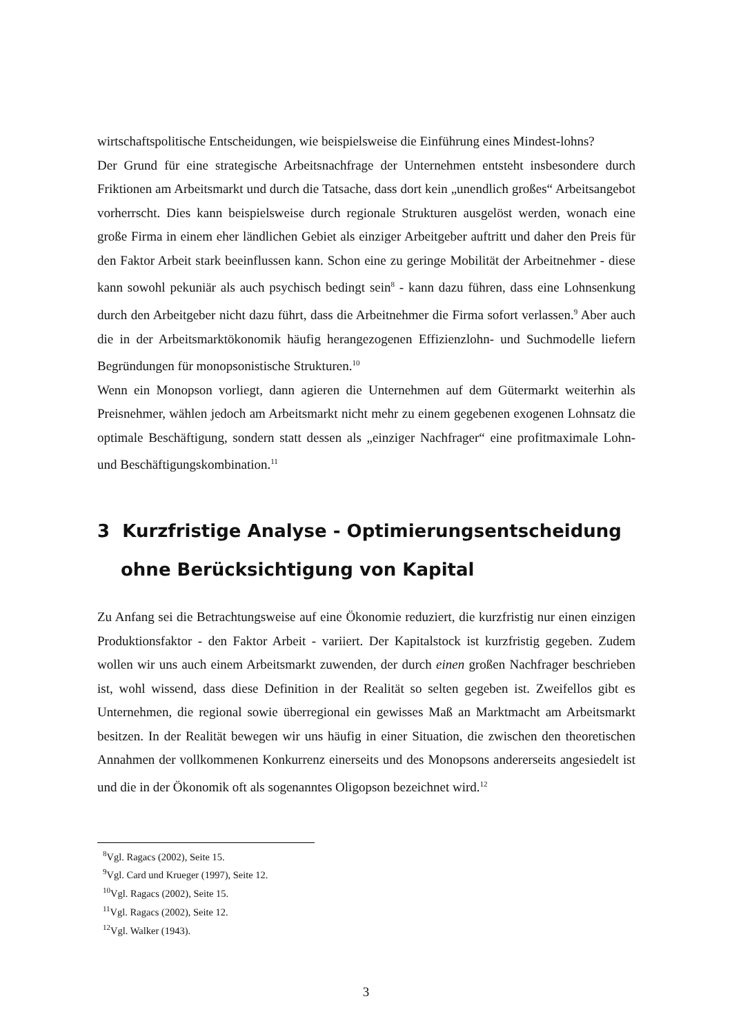wirtschaftspolitische Entscheidungen, wie beispielsweise die Einführung eines Mindest-lohns?
Der Grund für eine strategische Arbeitsnachfrage der Unternehmen entsteht insbesondere durch Friktionen am Arbeitsmarkt und durch die Tatsache, dass dort kein „unendlich großes“ Arbeitsangebot vorherrscht. Dies kann beispielsweise durch regionale Strukturen ausgelöst werden, wonach eine große Firma in einem eher ländlichen Gebiet als einziger Arbeitgeber auftritt und daher den Preis für den Faktor Arbeit stark beeinflussen kann. Schon eine zu geringe Mobilität der Arbeitnehmer - diese kann sowohl pekuniär als auch psychisch bedingt sein<sup>8</sup> - kann dazu führen, dass eine Lohnsenkung durch den Arbeitgeber nicht dazu führt, dass die Arbeitnehmer die Firma sofort verlassen.<sup>9</sup> Aber auch die in der Arbeitsmarktökonomik häufig herangezogenen Effizienzlohn- und Suchmodelle liefern Begründungen für monopsonistische Strukturen.<sup>10</sup>
Wenn ein Monopson vorliegt, dann agieren die Unternehmen auf dem Gütermarkt weiterhin als Preisnehmer, wählen jedoch am Arbeitsmarkt nicht mehr zu einem gegebenen exogenen Lohnsatz die optimale Beschäftigung, sondern statt dessen als „einziger Nachfrager“ eine profitmaximale Lohn- und Beschäftigungskombination.<sup>11</sup>
3 Kurzfristige Analyse - Optimierungsentscheidung ohne Berücksichtigung von Kapital
Zu Anfang sei die Betrachtungsweise auf eine Ökonomie reduziert, die kurzfristig nur einen einzigen Produktionsfaktor - den Faktor Arbeit - variiert. Der Kapitalstock ist kurzfristig gegeben. Zudem wollen wir uns auch einem Arbeitsmarkt zuwenden, der durch einen großen Nachfrager beschrieben ist, wohl wissend, dass diese Definition in der Realität so selten gegeben ist. Zweifellos gibt es Unternehmen, die regional sowie überregional ein gewisses Maß an Marktmacht am Arbeitsmarkt besitzen. In der Realität bewegen wir uns häufig in einer Situation, die zwischen den theoretischen Annahmen der vollkommenen Konkurrenz einerseits und des Monopsons andererseits angesiedelt ist und die in der Ökonomik oft als sogenanntes Oligopson bezeichnet wird.<sup>12</sup>
<sup>8</sup> Vgl. Ragacs (2002), Seite 15.
<sup>9</sup> Vgl. Card und Krueger (1997), Seite 12.
<sup>10</sup> Vgl. Ragacs (2002), Seite 15.
<sup>11</sup> Vgl. Ragacs (2002), Seite 12.
<sup>12</sup> Vgl. Walker (1943).
3